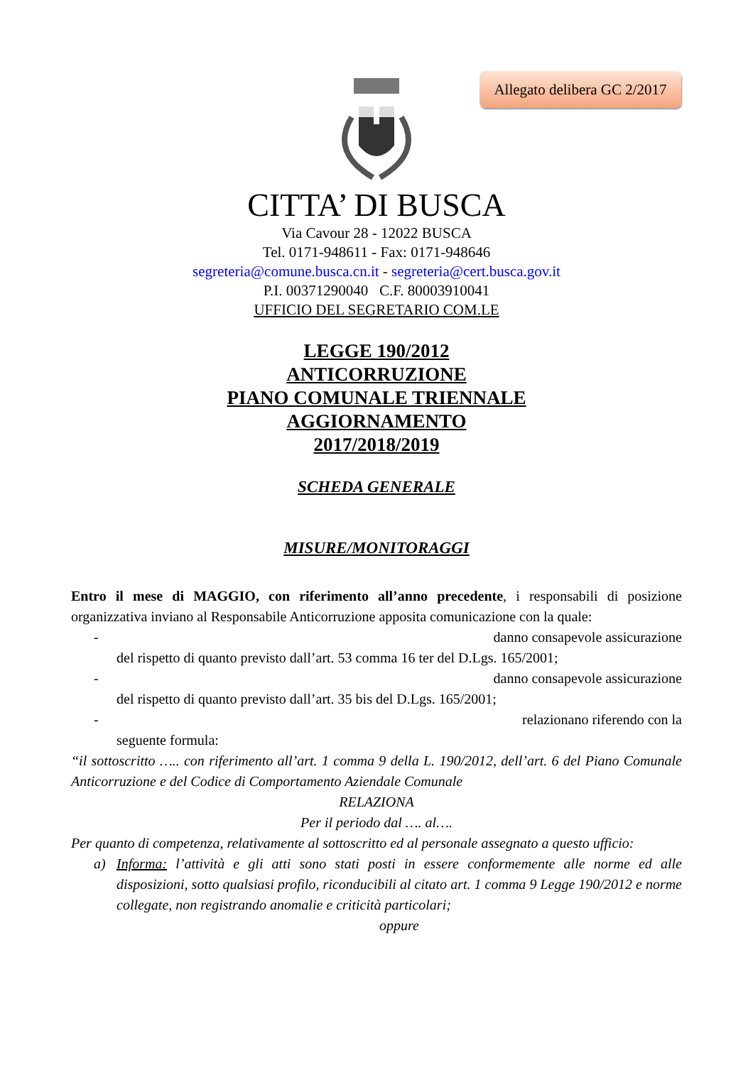Allegato delibera GC 2/2017
CITTA’ DI BUSCA
Via Cavour 28 - 12022 BUSCA
Tel. 0171-948611 - Fax: 0171-948646
segreteria@comune.busca.cn.it - segreteria@cert.busca.gov.it
P.I. 00371290040 C.F. 80003910041
UFFICIO DEL SEGRETARIO COM.LE
LEGGE 190/2012
ANTICORRUZIONE
PIANO COMUNALE TRIENNALE
AGGIORNAMENTO
2017/2018/2019
SCHEDA GENERALE
MISURE/MONITORAGGI
Entro il mese di MAGGIO, con riferimento all’anno precedente, i responsabili di posizione organizzativa inviano al Responsabile Anticorruzione apposita comunicazione con la quale:
- danno consapevole assicurazione
del rispetto di quanto previsto dall’art. 53 comma 16 ter del D.Lgs. 165/2001;
- danno consapevole assicurazione
del rispetto di quanto previsto dall’art. 35 bis del D.Lgs. 165/2001;
- relazionano riferendo con la
seguente formula:
“il sottoscritto ….. con riferimento all’art. 1 comma 9 della L. 190/2012, dell’art. 6 del Piano Comunale Anticorruzione e del Codice di Comportamento Aziendale Comunale
RELAZIONA
Per il periodo dal …. al….
Per quanto di competenza, relativamente al sottoscritto ed al personale assegnato a questo ufficio:
a) Informa: l’attività e gli atti sono stati posti in essere conformemente alle norme ed alle disposizioni, sotto qualsiasi profilo, riconducibili al citato art. 1 comma 9 Legge 190/2012 e norme collegate, non registrando anomalie e criticità particolari;
oppure